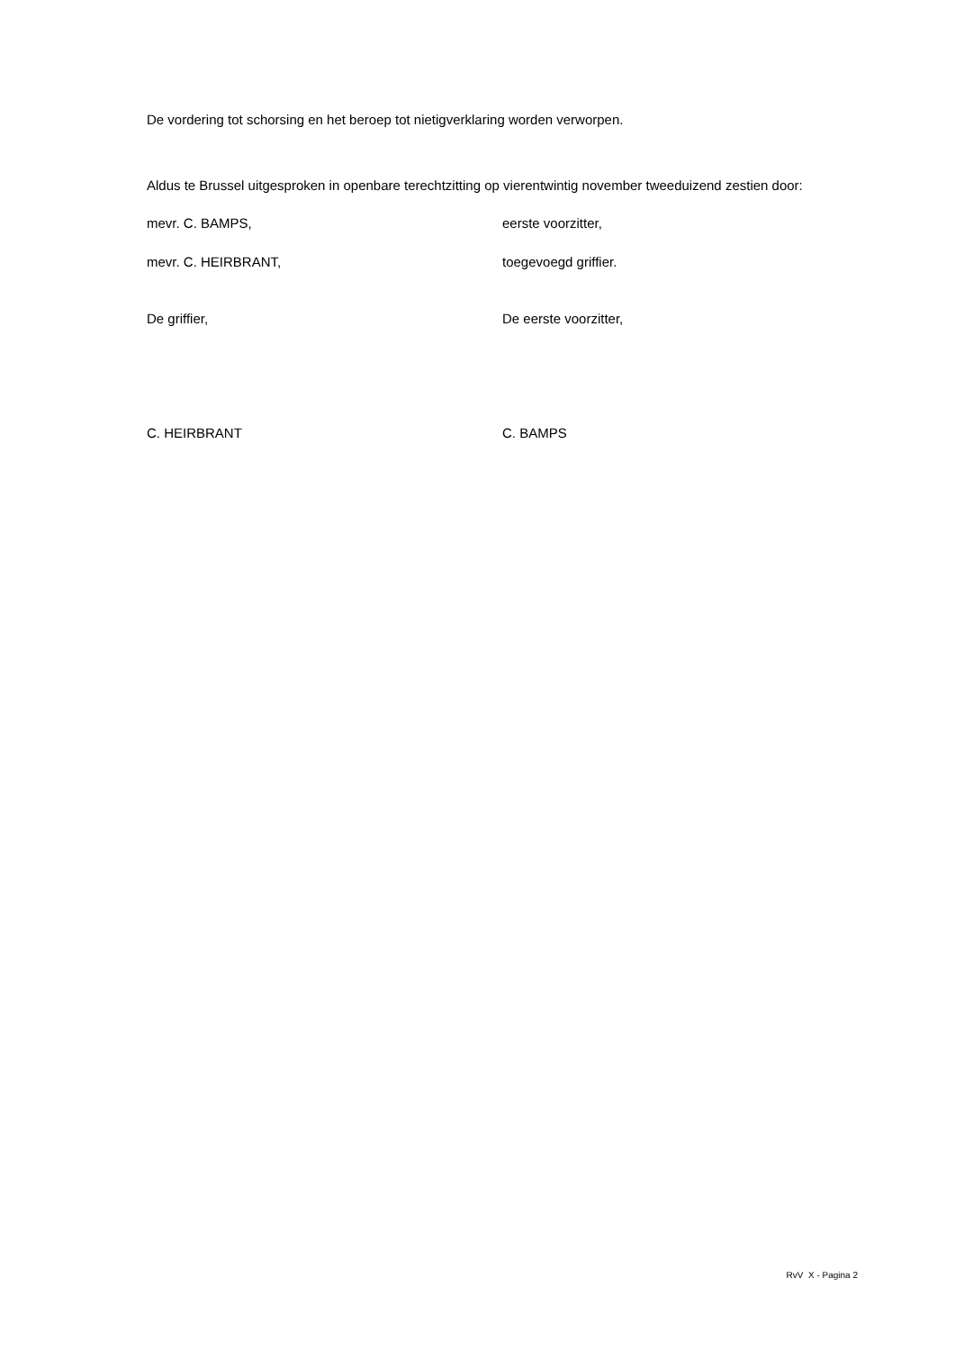De vordering tot schorsing en het beroep tot nietigverklaring worden verworpen.
Aldus te Brussel uitgesproken in openbare terechtzitting op vierentwintig november tweeduizend zestien door:
mevr. C. BAMPS, eerste voorzitter,
mevr. C. HEIRBRANT, toegevoegd griffier.
De griffier, De eerste voorzitter,
C. HEIRBRANT C. BAMPS
RvV X - Pagina 2